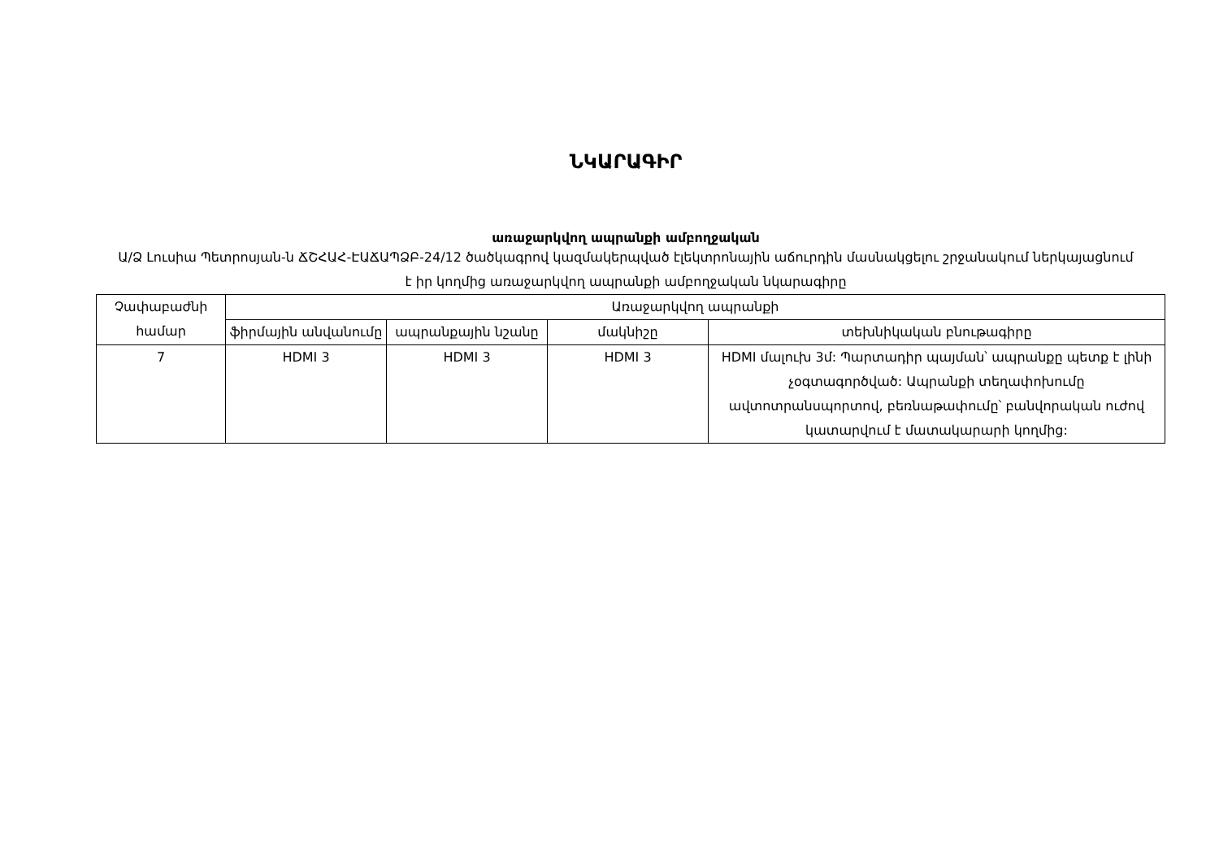ՆԿԱՐԱԳԻՐ
առաջարկվող ապրանքի ամբողջական
Ա/Ձ Լուսիա Պետրոսյան-ն ՃՇՀԱՀ-ԷԱՃԱՊՁԲ-24/12 ծածկագրով կազմակերպված էլեկտրոնային աճուրդին մասնակցելու շրջանակում ներկայացնում է իր կողմից առաջարկվող ապրանքի ամբողջական նկարագիրը
| Չափաբաժնի համար | Առաջարկվող ապրանքի | | | |
| --- | --- | --- | --- | --- |
| | ֆիրմային անվանումը | ապրանքային նշանը | մակնիշը | տեխնիկական բնութագիրը |
| 7 | HDMI 3 | HDMI 3 | HDMI 3 | HDMI մալուխ 3մ: Պարտադիր պայման՝ ապրանքը պետք է լինի չօգտագործված: Ապրանքի տեղափոխումը ավտոտրանսպորտով, բեռնաթափումը՝ բանվորական ուժով կատարվում է մատակարարի կողմից: |